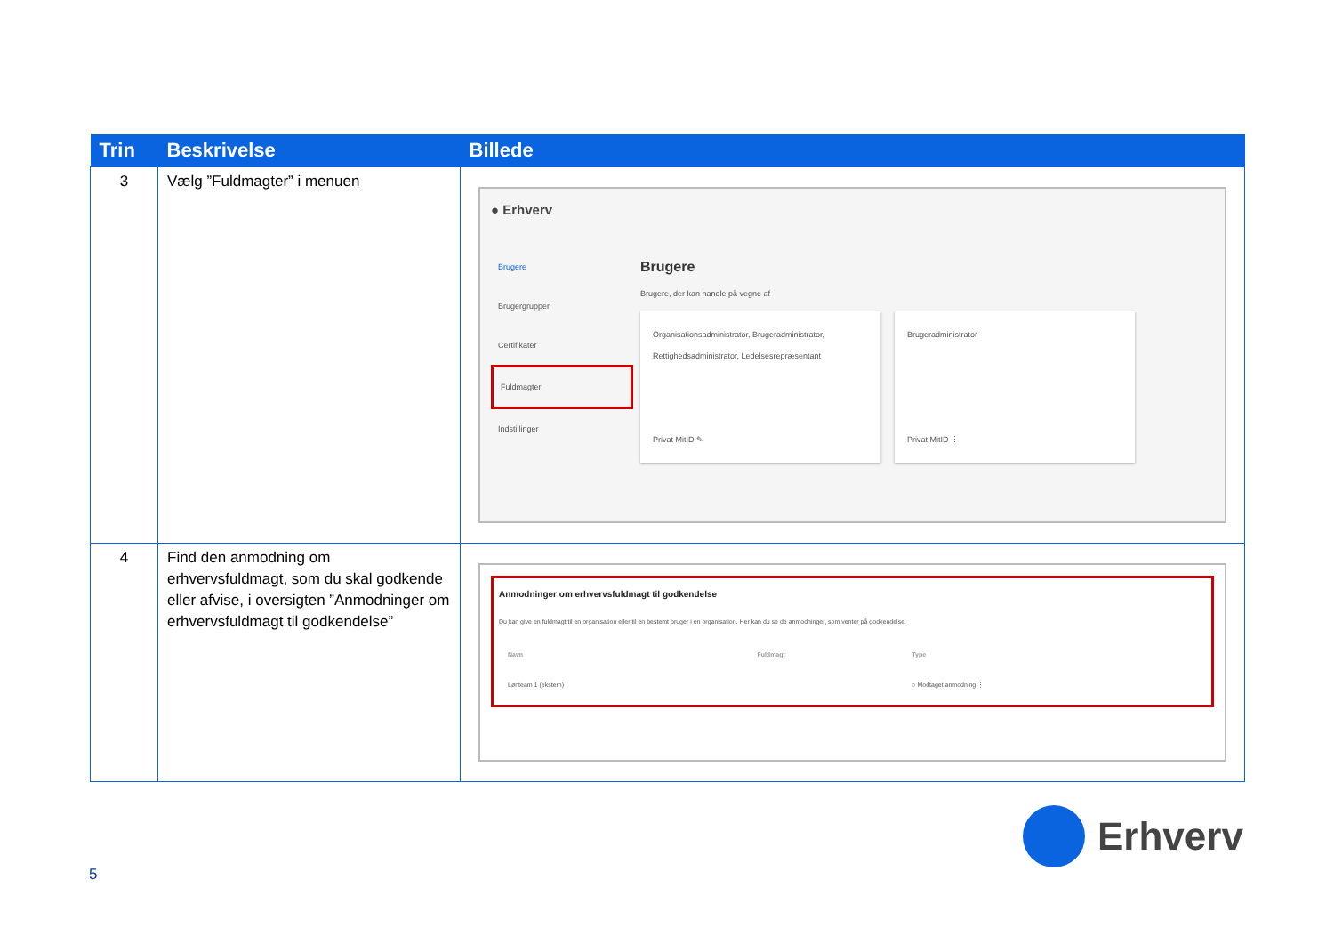| Trin | Beskrivelse | Billede |
| --- | --- | --- |
| 3 | Vælg ”Fuldmagter” i menuen | ● Erhverv Brugere Brugergrupper Certifikater Fuldmagter Indstillinger Brugere Brugere, der kan handle på vegne af Organisationsadministrator, Brugeradministrator, Rettighedsadministrator, Ledelsesrepræsentant Privat MitID ✎ Brugeradministrator Privat MitID ⋮ |
| 4 | Find den anmodning om erhvervsfuldmagt, som du skal godkende eller afvise, i oversigten ”Anmodninger om erhvervsfuldmagt til godkendelse” | Anmodninger om erhvervsfuldmagt til godkendelse Du kan give en fuldmagt til en organisation eller til en bestemt bruger i en organisation. Her kan du se de anmodninger, som venter på godkendelse. / Navn / Fuldmagt / Type / / --- / --- / --- / / Lønteam 1 (ekstern) / / ○ Modtaget anmodning ⋮ / |
5
Erhverv